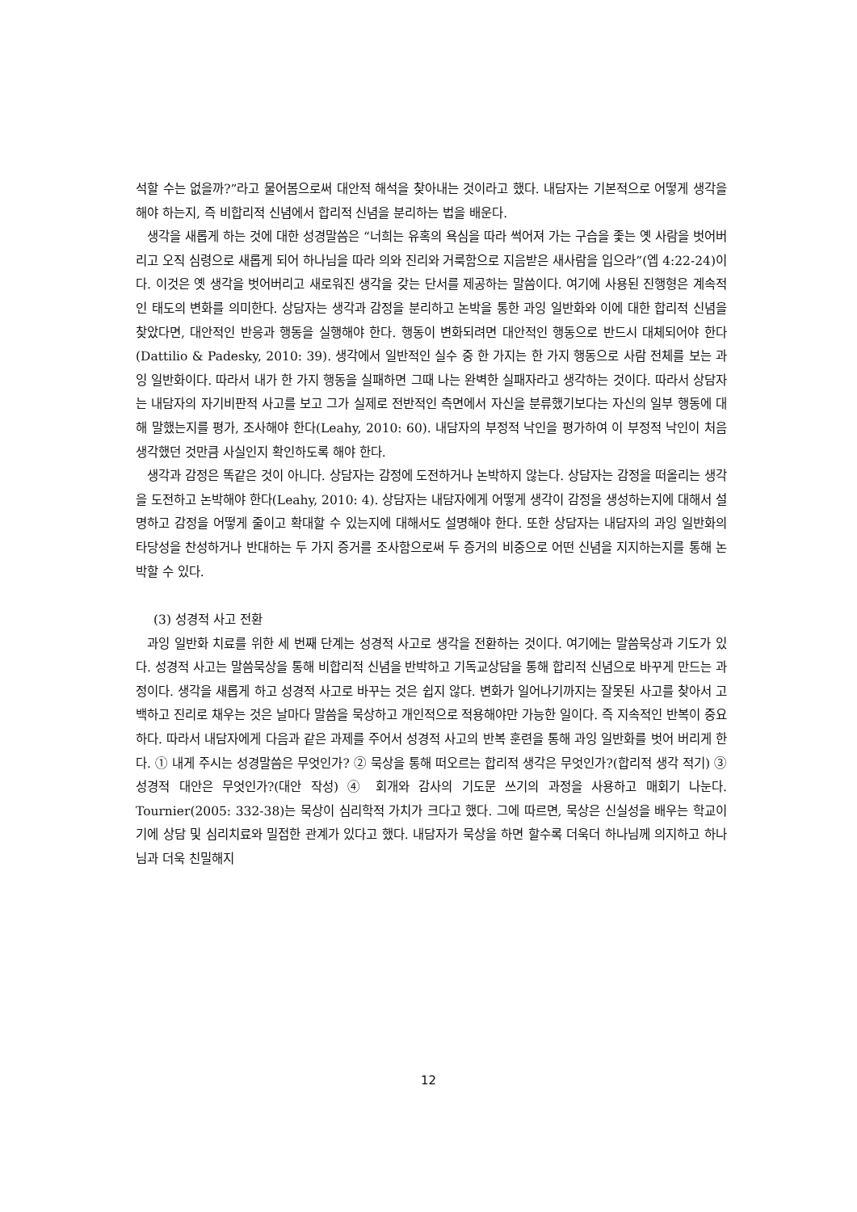석할 수는 없을까?”라고 물어봄으로써 대안적 해석을 찾아내는 것이라고 했다. 내담자는 기본적으로 어떻게 생각을 해야 하는지, 즉 비합리적 신념에서 합리적 신념을 분리하는 법을 배운다.
생각을 새롭게 하는 것에 대한 성경말씀은 “너희는 유혹의 욕심을 따라 썩어져 가는 구습을 좇는 옛 사람을 벗어버리고 오직 심령으로 새롭게 되어 하나님을 따라 의와 진리와 거룩함으로 지음받은 새사람을 입으라”(엡 4:22-24)이다. 이것은 옛 생각을 벗어버리고 새로워진 생각을 갖는 단서를 제공하는 말씀이다. 여기에 사용된 진행형은 계속적인 태도의 변화를 의미한다. 상담자는 생각과 감정을 분리하고 논박을 통한 과잉 일반화와 이에 대한 합리적 신념을 찾았다면, 대안적인 반응과 행동을 실행해야 한다. 행동이 변화되려면 대안적인 행동으로 반드시 대체되어야 한다(Dattilio & Padesky, 2010: 39). 생각에서 일반적인 실수 중 한 가지는 한 가지 행동으로 사람 전체를 보는 과잉 일반화이다. 따라서 내가 한 가지 행동을 실패하면 그때 나는 완벽한 실패자라고 생각하는 것이다. 따라서 상담자는 내담자의 자기비판적 사고를 보고 그가 실제로 전반적인 측면에서 자신을 분류했기보다는 자신의 일부 행동에 대해 말했는지를 평가, 조사해야 한다(Leahy, 2010: 60). 내담자의 부정적 낙인을 평가하여 이 부정적 낙인이 처음 생각했던 것만큼 사실인지 확인하도록 해야 한다.
생각과 감정은 똑같은 것이 아니다. 상담자는 감정에 도전하거나 논박하지 않는다. 상담자는 감정을 떠올리는 생각을 도전하고 논박해야 한다(Leahy, 2010: 4). 상담자는 내담자에게 어떻게 생각이 감정을 생성하는지에 대해서 설명하고 감정을 어떻게 줄이고 확대할 수 있는지에 대해서도 설명해야 한다. 또한 상담자는 내담자의 과잉 일반화의 타당성을 찬성하거나 반대하는 두 가지 증거를 조사함으로써 두 증거의 비중으로 어떤 신념을 지지하는지를 통해 논박할 수 있다.
(3) 성경적 사고 전환
과잉 일반화 치료를 위한 세 번째 단계는 성경적 사고로 생각을 전환하는 것이다. 여기에는 말씀묵상과 기도가 있다. 성경적 사고는 말씀묵상을 통해 비합리적 신념을 반박하고 기독교상담을 통해 합리적 신념으로 바꾸게 만드는 과정이다. 생각을 새롭게 하고 성경적 사고로 바꾸는 것은 쉽지 않다. 변화가 일어나기까지는 잘못된 사고를 찾아서 고백하고 진리로 채우는 것은 날마다 말씀을 묵상하고 개인적으로 적용해야만 가능한 일이다. 즉 지속적인 반복이 중요하다. 따라서 내담자에게 다음과 같은 과제를 주어서 성경적 사고의 반복 훈련을 통해 과잉 일반화를 벗어 버리게 한다. ① 내게 주시는 성경말씀은 무엇인가? ② 묵상을 통해 떠오르는 합리적 생각은 무엇인가?(합리적 생각 적기) ③ 성경적 대안은 무엇인가?(대안 작성) ④ 회개와 감사의 기도문 쓰기의 과정을 사용하고 매회기 나눈다. Tournier(2005: 332-38)는 묵상이 심리학적 가치가 크다고 했다. 그에 따르면, 묵상은 신실성을 배우는 학교이기에 상담 및 심리치료와 밀접한 관계가 있다고 했다. 내담자가 묵상을 하면 할수록 더욱더 하나님께 의지하고 하나님과 더욱 친밀해지
12